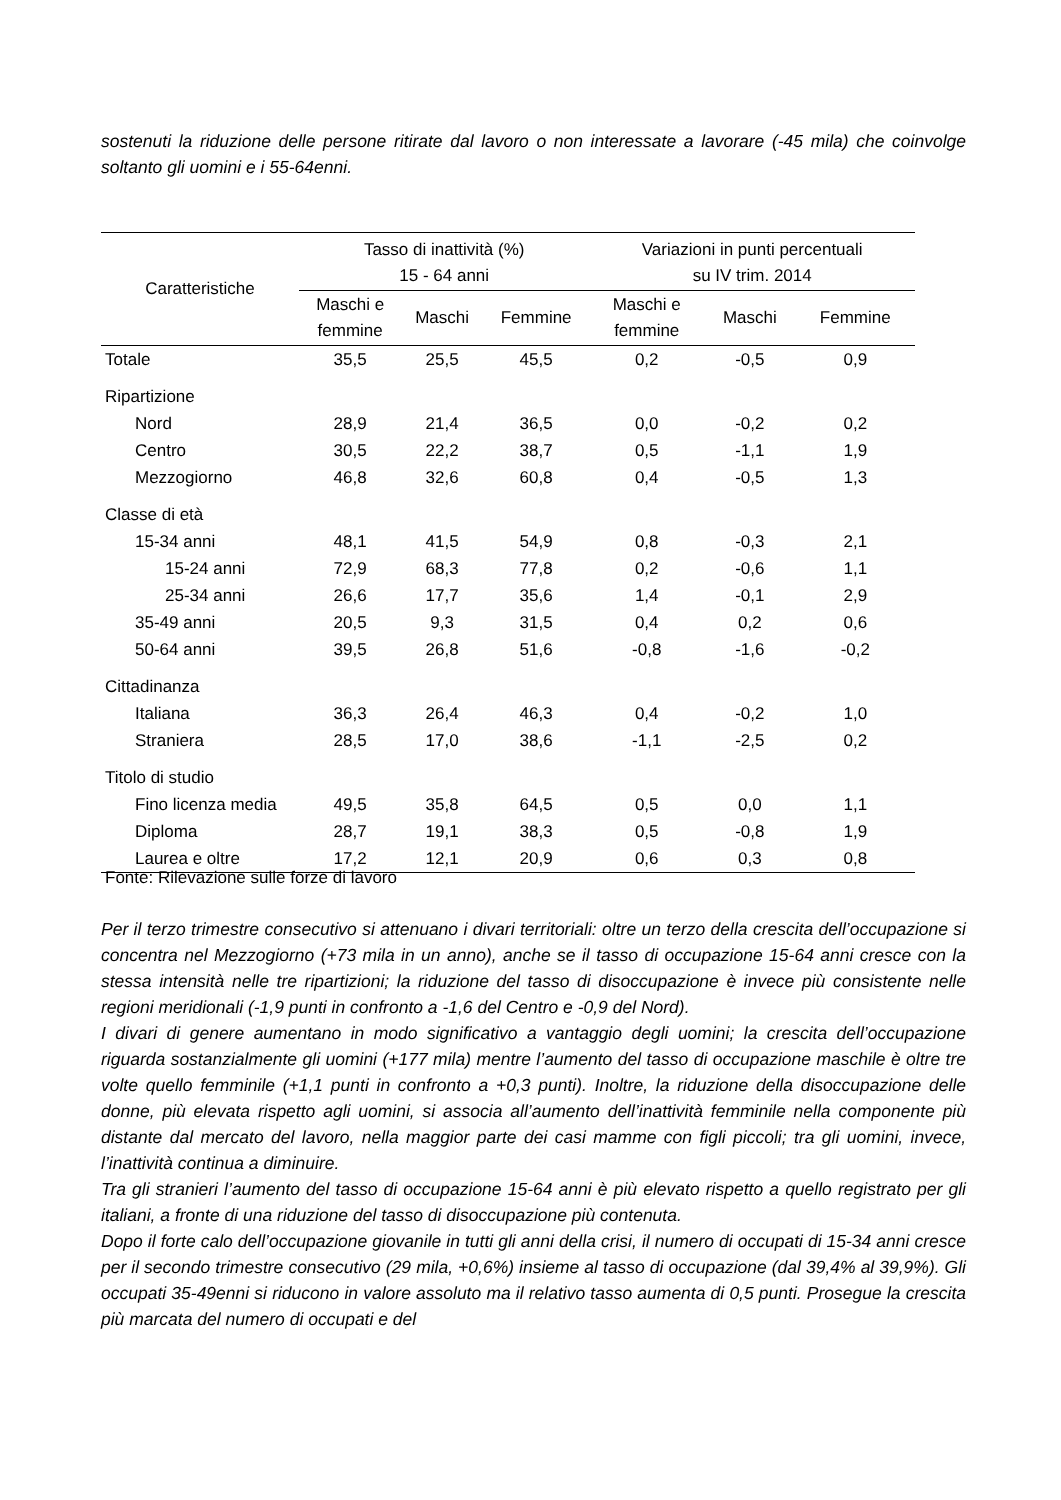sostenuti la riduzione delle persone ritirate dal lavoro o non interessate a lavorare (-45 mila) che coinvolge soltanto gli uomini e i 55-64enni.
| Caratteristiche | Tasso di inattività (%) 15 - 64 anni | | | Variazioni in punti percentuali su IV trim. 2014 | | |
| --- | --- | --- | --- | --- | --- | --- |
| | Maschi e femmine | Maschi | Femmine | Maschi e femmine | Maschi | Femmine |
| Totale | 35,5 | 25,5 | 45,5 | 0,2 | -0,5 | 0,9 |
| Ripartizione | | | | | | |
| Nord | 28,9 | 21,4 | 36,5 | 0,0 | -0,2 | 0,2 |
| Centro | 30,5 | 22,2 | 38,7 | 0,5 | -1,1 | 1,9 |
| Mezzogiorno | 46,8 | 32,6 | 60,8 | 0,4 | -0,5 | 1,3 |
| Classe di età | | | | | | |
| 15-34 anni | 48,1 | 41,5 | 54,9 | 0,8 | -0,3 | 2,1 |
| 15-24 anni | 72,9 | 68,3 | 77,8 | 0,2 | -0,6 | 1,1 |
| 25-34 anni | 26,6 | 17,7 | 35,6 | 1,4 | -0,1 | 2,9 |
| 35-49 anni | 20,5 | 9,3 | 31,5 | 0,4 | 0,2 | 0,6 |
| 50-64 anni | 39,5 | 26,8 | 51,6 | -0,8 | -1,6 | -0,2 |
| Cittadinanza | | | | | | |
| Italiana | 36,3 | 26,4 | 46,3 | 0,4 | -0,2 | 1,0 |
| Straniera | 28,5 | 17,0 | 38,6 | -1,1 | -2,5 | 0,2 |
| Titolo di studio | | | | | | |
| Fino licenza media | 49,5 | 35,8 | 64,5 | 0,5 | 0,0 | 1,1 |
| Diploma | 28,7 | 19,1 | 38,3 | 0,5 | -0,8 | 1,9 |
| Laurea e oltre | 17,2 | 12,1 | 20,9 | 0,6 | 0,3 | 0,8 |
Fonte: Rilevazione sulle forze di lavoro
Per il terzo trimestre consecutivo si attenuano i divari territoriali: oltre un terzo della crescita dell’occupazione si concentra nel Mezzogiorno (+73 mila in un anno), anche se il tasso di occupazione 15-64 anni cresce con la stessa intensità nelle tre ripartizioni; la riduzione del tasso di disoccupazione è invece più consistente nelle regioni meridionali (-1,9 punti in confronto a -1,6 del Centro e -0,9 del Nord).
I divari di genere aumentano in modo significativo a vantaggio degli uomini; la crescita dell’occupazione riguarda sostanzialmente gli uomini (+177 mila) mentre l’aumento del tasso di occupazione maschile è oltre tre volte quello femminile (+1,1 punti in confronto a +0,3 punti). Inoltre, la riduzione della disoccupazione delle donne, più elevata rispetto agli uomini, si associa all’aumento dell’inattività femminile nella componente più distante dal mercato del lavoro, nella maggior parte dei casi mamme con figli piccoli; tra gli uomini, invece, l’inattività continua a diminuire.
Tra gli stranieri l’aumento del tasso di occupazione 15-64 anni è più elevato rispetto a quello registrato per gli italiani, a fronte di una riduzione del tasso di disoccupazione più contenuta.
Dopo il forte calo dell’occupazione giovanile in tutti gli anni della crisi, il numero di occupati di 15-34 anni cresce per il secondo trimestre consecutivo (29 mila, +0,6%) insieme al tasso di occupazione (dal 39,4% al 39,9%). Gli occupati 35-49enni si riducono in valore assoluto ma il relativo tasso aumenta di 0,5 punti. Prosegue la crescita più marcata del numero di occupati e del